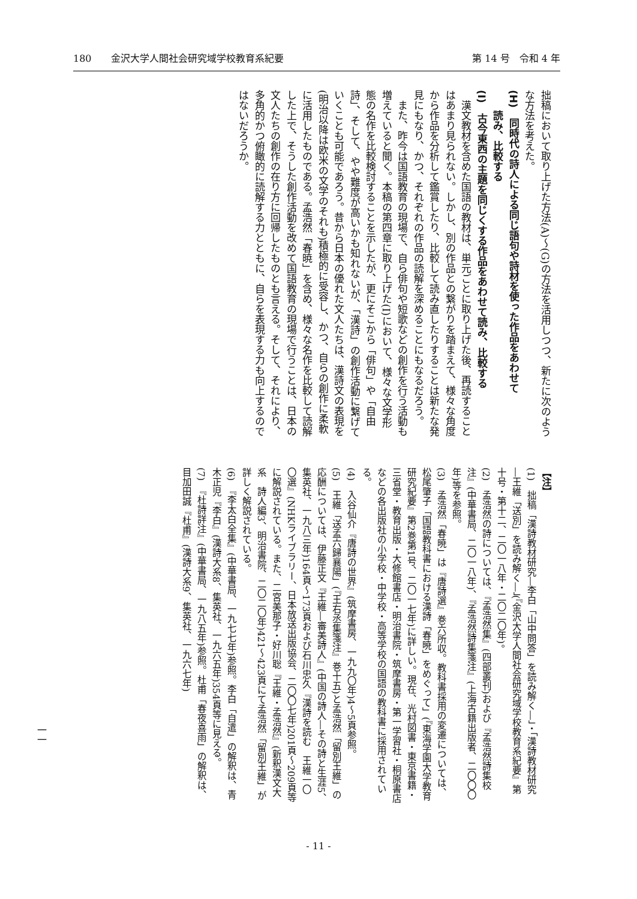180　　金沢大学人間社会研究域学校教育系紀要 第 14 号　令和 4 年
拙稿において取り上げた方法(A)～(G)の方法を活用しつつ、新たに次のような方法を考えた。
(H)　同時代の詩人による同じ語句や詩材を使った作品をあわせて
　　読み、比較する
(I)　古今東西の主題を同じくする作品をあわせて読み、比較する
漢文教材を含めた国語の教材は、単元ごとに取り上げた後、再読することはあまり見られない。しかし、別の作品との繋がりを踏まえて、様々な角度から作品を分析して鑑賞したり、比較して読み直したりすることは新たな発見にもなり、かつ、それぞれの作品の読解を深めることにもなるだろう。
また、昨今は国語教育の現場で、自ら俳句や短歌などの創作を行う活動も増えていると聞く。本稿の第四章に取り上げた(I)において、様々な文学形態の名作を比較検討することを示したが、更にそこから「俳句」や「自由詩」、そして、やや難度が高いかも知れないが、「漢詩」の創作活動に繋げていくことも可能であろう。昔から日本の優れた文人たちは、漢詩文の表現を(明治以降は欧米の文学のそれも)積極的に受容し、かつ、自らの創作に柔軟に活用したものである。孟浩然「春暁」を含め、様々な名作を比較して読解した上で、そうした創作活動を改めて国語教育の現場で行うことは、日本の文人たちの創作の在り方に回帰したものとも言える。そして、それにより、多角的かつ俯瞰的に読解する力とともに、自らを表現する力も向上するのではないだろうか。
【注】
(1)　拙稿「漢詩教材研究―李白「山中問答」を読み解く―」・「漢詩教材研究―王維「送別」を読み解く―」(『金沢大学人間社会研究域学校教育系紀要』第十号・第十二、二〇一八年・二〇二〇年)。
(2)　孟浩然の詩については、『孟浩然集』(四部叢刊)および『孟浩然詩集校注』(中華書局、二〇一八年)、『孟浩然詩集箋注』(上海古籍出版者、二〇〇〇年)等を参照。
(3)　孟浩然「春暁」は『唐詩選』巻六所収。教科書採用の変遷については、松尾肇子「国語教科書における漢詩「春暁」をめぐって」(『東海学園大学教育研究紀要』第2巻第1号、二〇一七年)に詳しい。現在、光村図書・東京書籍・三省堂・教育出版・大修館書店・明治書院・筑摩書房・第一学習社・桐原書店などの各出版社の小学校・中学校・高等学校の国語の教科書に採用されている。
(4)　入谷仙介『唐詩の世界』(筑摩書房、一九九〇年)4～5頁参照。
(5)　王維「送孟六歸襄陽」(『王右丞集箋注』巻十五)と孟浩然「留別王維」の応酬については、伊藤正文『王維―審美詩人』(中国の詩人―その詩と生涯5、集英社、一九八三年)164頁～173頁および石川忠久『漢詩を読む　王維一〇〇選』(NHKライブラリー、日本放送出版協会、二〇〇七年)201頁～209頁等に解説されている。また、二宮美那子・好川聡『王維・孟浩然』(新釈漢文大系　詩人編3、明治書院、二〇二〇年)421～423頁にて孟浩然「留別王維」が詳しく解説されている。
(6)　『李太白全集』(中華書局、一九七七年)参照。李白「自遣」の解釈は、青木正児『李白』(漢詩大系8、集英社、一九六五年)354頁等に見える。
(7)　『杜詩詳注』(中華書局、一九八五年)参照。杜甫「春夜喜雨」の解釈は、目加田誠『杜甫』(漢詩大系9、集英社、一九六七年)
一一
- 11 -